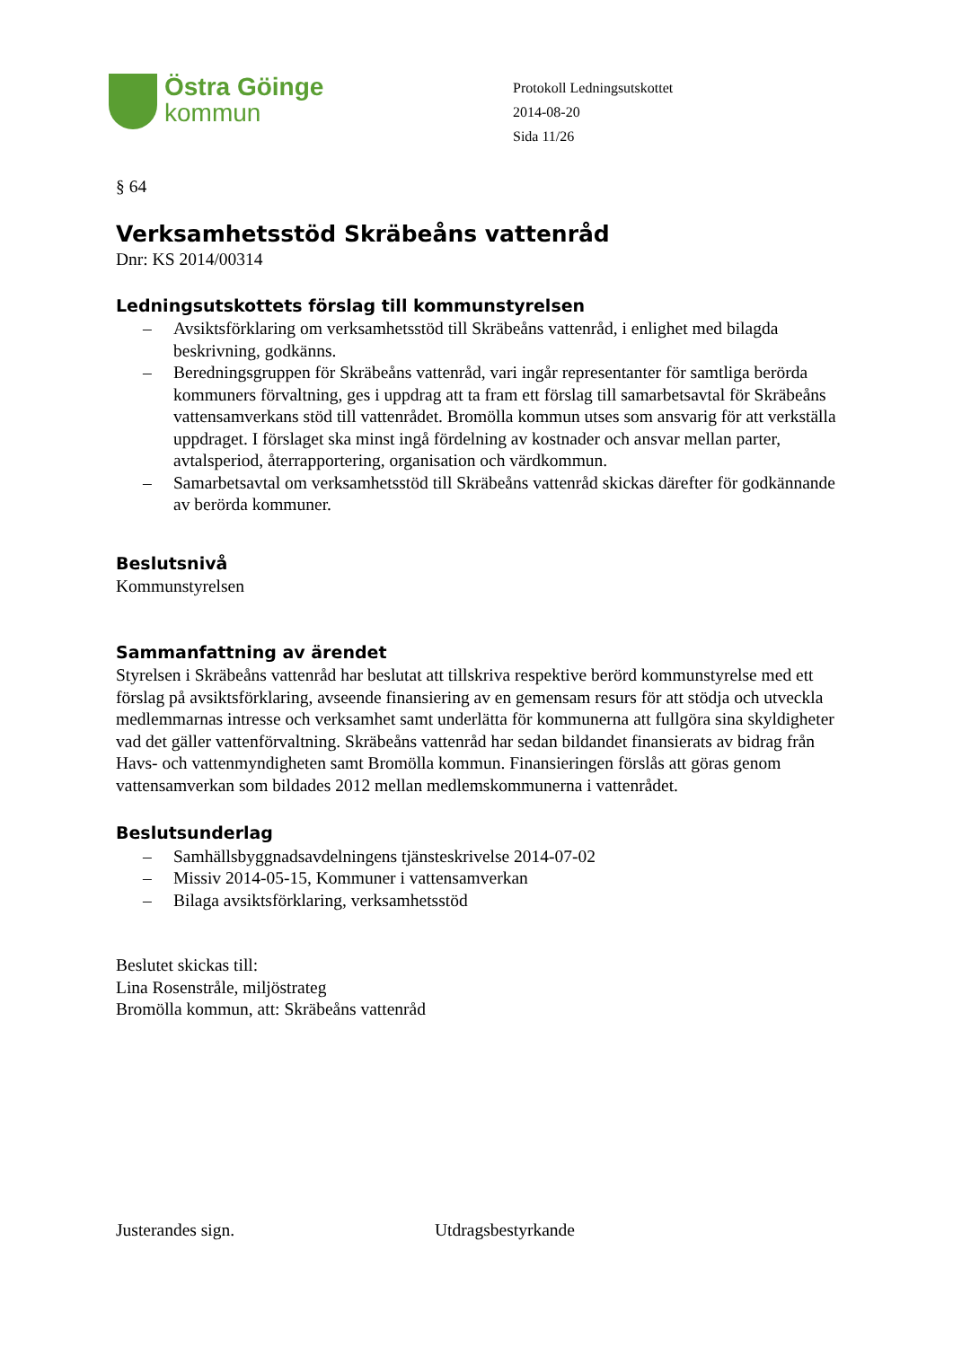Östra Göinge
kommun
Protokoll Ledningsutskottet
2014-08-20
Sida 11/26
§ 64
Verksamhetsstöd Skräbeåns vattenråd
Dnr: KS 2014/00314
Ledningsutskottets förslag till kommunstyrelsen
– Avsiktsförklaring om verksamhetsstöd till Skräbeåns vattenråd, i enlighet med bilagda beskrivning, godkänns.
– Beredningsgruppen för Skräbeåns vattenråd, vari ingår representanter för samtliga berörda kommuners förvaltning, ges i uppdrag att ta fram ett förslag till samarbetsavtal för Skräbeåns vattensamverkans stöd till vattenrådet. Bromölla kommun utses som ansvarig för att verkställa uppdraget. I förslaget ska minst ingå fördelning av kostnader och ansvar mellan parter, avtalsperiod, återrapportering, organisation och värdkommun.
– Samarbetsavtal om verksamhetsstöd till Skräbeåns vattenråd skickas därefter för godkännande av berörda kommuner.
Beslutsnivå
Kommunstyrelsen
Sammanfattning av ärendet
Styrelsen i Skräbeåns vattenråd har beslutat att tillskriva respektive berörd kommunstyrelse med ett förslag på avsiktsförklaring, avseende finansiering av en gemensam resurs för att stödja och utveckla medlemmarnas intresse och verksamhet samt underlätta för kommunerna att fullgöra sina skyldigheter vad det gäller vattenförvaltning. Skräbeåns vattenråd har sedan bildandet finansierats av bidrag från Havs- och vattenmyndigheten samt Bromölla kommun. Finansieringen förslås att göras genom vattensamverkan som bildades 2012 mellan medlemskommunerna i vattenrådet.
Beslutsunderlag
– Samhällsbyggnadsavdelningens tjänsteskrivelse 2014-07-02
– Missiv 2014-05-15, Kommuner i vattensamverkan
– Bilaga avsiktsförklaring, verksamhetsstöd
Beslutet skickas till:
Lina Rosenstråle, miljöstrateg
Bromölla kommun, att: Skräbeåns vattenråd
Justerandes sign. Utdragsbestyrkande